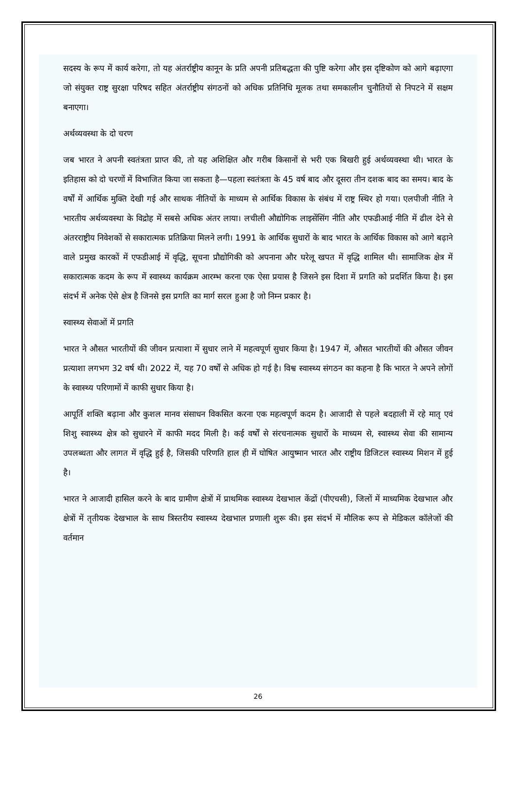सदस्य के रूप में कार्य करेगा, तो यह अंतर्राष्ट्रीय कानून के प्रति अपनी प्रतिबद्धता की पुष्टि करेगा और इस दृष्टिकोण को आगे बढ़ाएगा जो संयुक्त राष्ट्र सुरक्षा परिषद सहित अंतर्राष्ट्रीय संगठनों को अधिक प्रतिनिधि मूलक तथा समकालीन चुनौतियों से निपटने में सक्षम बनाएगा।
अर्थव्यवस्था के दो चरण
जब भारत ने अपनी स्वतंत्रता प्राप्त की, तो यह अशिक्षित और गरीब किसानों से भरी एक बिखरी हुई अर्थव्यवस्था थी। भारत के इतिहास को दो चरणों में विभाजित किया जा सकता है—पहला स्वतंत्रता के 45 वर्ष बाद और दूसरा तीन दशक बाद का समय। बाद के वर्षों में आर्थिक मुक्ति देखी गई और साथक नीतियों के माध्यम से आर्थिक विकास के संबंध में राष्ट्र स्थिर हो गया। एलपीजी नीति ने भारतीय अर्थव्यवस्था के विद्रोह में सबसे अधिक अंतर लाया। लचीली औद्योगिक लाइसेंसिंग नीति और एफडीआई नीति में ढील देने से अंतरराष्ट्रीय निवेशकों से सकारात्मक प्रतिक्रिया मिलने लगी। 1991 के आर्थिक सुधारों के बाद भारत के आर्थिक विकास को आगे बढ़ाने वाले प्रमुख कारकों में एफडीआई में वृद्धि, सूचना प्रौद्योगिकी को अपनाना और घरेलू खपत में वृद्धि शामिल थी। सामाजिक क्षेत्र में सकारात्मक कदम के रूप में स्वास्थ्य कार्यक्रम आरम्भ करना एक ऐसा प्रयास है जिसने इस दिशा में प्रगति को प्रदर्शित किया है। इस संदर्भ में अनेक ऐसे क्षेत्र है जिनसे इस प्रगति का मार्ग सरल हुआ है जो निम्न प्रकार है।
स्वास्थ्य सेवाओं में प्रगति
भारत ने औसत भारतीयों की जीवन प्रत्याशा में सुधार लाने में महत्वपूर्ण सुधार किया है। 1947 में, औसत भारतीयों की औसत जीवन प्रत्याशा लगभग 32 वर्ष थी। 2022 में, यह 70 वर्षों से अधिक हो गई है। विश्व स्वास्थ्य संगठन का कहना है कि भारत ने अपने लोगों के स्वास्थ्य परिणामों में काफी सुधार किया है।
आपूर्ति शक्ति बढ़ाना और कुशल मानव संसाधन विकसित करना एक महत्वपूर्ण कदम है। आजादी से पहले बदहाली में रहे मातृ एवं शिशु स्वास्थ्य क्षेत्र को सुधारने में काफी मदद मिली है। कई वर्षों से संरचनात्मक सुधारों के माध्यम से, स्वास्थ्य सेवा की सामान्य उपलब्धता और लागत में वृद्धि हुई है, जिसकी परिणति हाल ही में घोषित आयुष्मान भारत और राष्ट्रीय डिजिटल स्वास्थ्य मिशन में हुई है।
भारत ने आजादी हासिल करने के बाद ग्रामीण क्षेत्रों में प्राथमिक स्वास्थ्य देखभाल केंद्रों (पीएचसी), जिलों में माध्यमिक देखभाल और क्षेत्रों में तृतीयक देखभाल के साथ त्रिस्तरीय स्वास्थ्य देखभाल प्रणाली शुरू की। इस संदर्भ में मौलिक रूप से मेडिकल कॉलेजों की वर्तमान
26